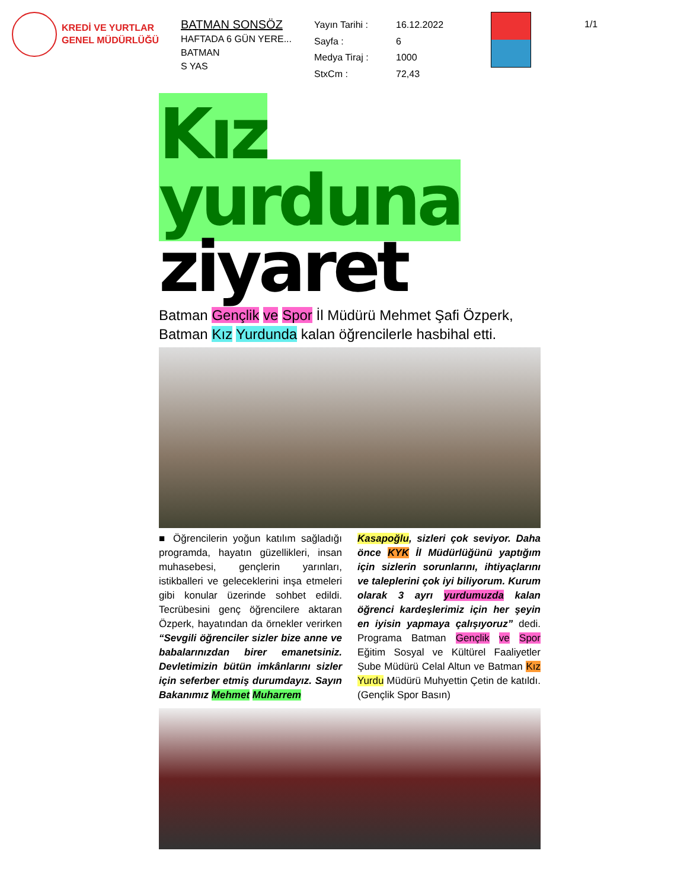KREDİ VE YURTLAR
GENEL MÜDÜRLÜĞÜ
BATMAN SONSÖZ
HAFTADA 6 GÜN YERE...
BATMAN
S YAS
Yayın Tarihi : 16.12.2022 Sayfa : 6 Medya Tiraj : 1000 StxCm : 72,43
1/1
Kız yurduna
ziyaret
Batman Gençlik ve Spor İl Müdürü Mehmet Şafi Özperk, Batman Kız Yurdunda kalan öğrencilerle hasbihal etti.
■ Öğrencilerin yoğun katılım sağladığı programda, hayatın güzellikleri, insan muhasebesi, gençlerin yarınları, istikballeri ve geleceklerini inşa etmeleri gibi konular üzerinde sohbet edildi. Tecrübesini genç öğrencilere aktaran Özperk, hayatından da örnekler verirken “Sevgili öğrenciler sizler bize anne ve babalarınızdan birer emanetsiniz. Devletimizin bütün imkânlarını sizler için seferber etmiş durumdayız. Sayın Bakanımız Mehmet Muharrem
Kasapoğlu, sizleri çok seviyor. Daha önce KYK İl Müdürlüğünü yaptığım için sizlerin sorunlarını, ihtiyaçlarını ve taleplerini çok iyi biliyorum. Kurum olarak 3 ayrı yurdumuzda kalan öğrenci kardeşlerimiz için her şeyin en iyisin yapmaya çalışıyoruz” dedi. Programa Batman Gençlik ve Spor Eğitim Sosyal ve Kültürel Faaliyetler Şube Müdürü Celal Altun ve Batman Kız Yurdu Müdürü Muhyettin Çetin de katıldı. (Gençlik Spor Basın)